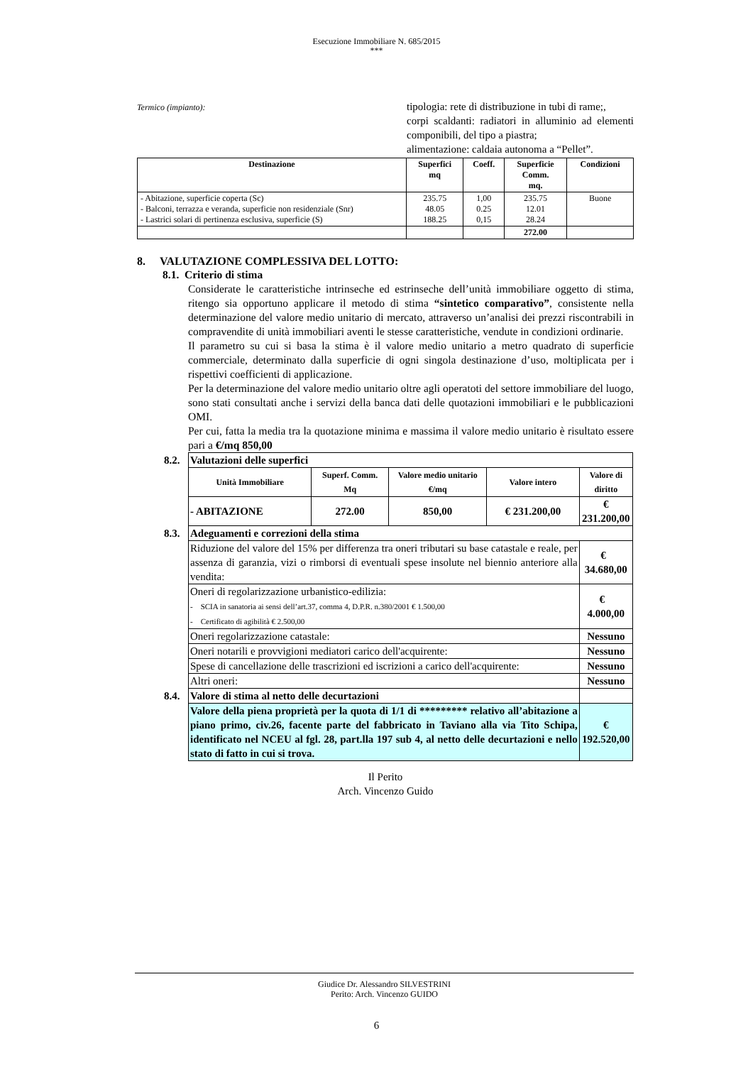Esecuzione Immobiliare N. 685/2015
***
Termico (impianto):
tipologia: rete di distribuzione in tubi di rame;,
corpi scaldanti: radiatori in alluminio ad elementi componibili, del tipo a piastra;
alimentazione: caldaia autonoma a “Pellet”.
| Destinazione | Superfici mq | Coeff. | Superficie Comm. mq. | Condizioni |
| --- | --- | --- | --- | --- |
| - Abitazione, superficie coperta (Sc) - Balconi, terrazza e veranda, superficie non residenziale (Snr) - Lastrici solari di pertinenza esclusiva, superficie (S) | 235.75 48.05 188.25 | 1,00 0.25 0,15 | 235.75 12.01 28.24 | Buone |
| | | | 272.00 | |
8. VALUTAZIONE COMPLESSIVA DEL LOTTO:
8.1. Criterio di stima
Considerate le caratteristiche intrinseche ed estrinseche dell’unità immobiliare oggetto di stima, ritengo sia opportuno applicare il metodo di stima “sintetico comparativo”, consistente nella determinazione del valore medio unitario di mercato, attraverso un’analisi dei prezzi riscontrabili in compravendite di unità immobiliari aventi le stesse caratteristiche, vendute in condizioni ordinarie.
Il parametro su cui si basa la stima è il valore medio unitario a metro quadrato di superficie commerciale, determinato dalla superficie di ogni singola destinazione d’uso, moltiplicata per i rispettivi coefficienti di applicazione.
Per la determinazione del valore medio unitario oltre agli operatoti del settore immobiliare del luogo, sono stati consultati anche i servizi della banca dati delle quotazioni immobiliari e le pubblicazioni OMI.
Per cui, fatta la media tra la quotazione minima e massima il valore medio unitario è risultato essere pari a €/mq 850,00
| 8.2. | Valutazioni delle superfici | | | | |
| | Unità Immobiliare | Superf. Comm. Mq | Valore medio unitario €/mq | Valore intero | Valore di diritto |
| | - ABITAZIONE | 272.00 | 850,00 | € 231.200,00 | € 231.200,00 |
| 8.3. | Adeguamenti e correzioni della stima | | | | |
| | Riduzione del valore del 15% per differenza tra oneri tributari su base catastale e reale, per assenza di garanzia, vizi o rimborsi di eventuali spese insolute nel biennio anteriore alla vendita: | | | | € 34.680,00 |
| | Oneri di regolarizzazione urbanistico-edilizia: - SCIA in sanatoria ai sensi dell’art.37, comma 4, D.P.R. n.380/2001 € 1.500,00 - Certificato di agibilità € 2.500,00 | | | | € 4.000,00 |
| | Oneri regolarizzazione catastale: | | | | Nessuno |
| | Oneri notarili e provvigioni mediatori carico dell'acquirente: | | | | Nessuno |
| | Spese di cancellazione delle trascrizioni ed iscrizioni a carico dell'acquirente: | | | | Nessuno |
| | Altri oneri: | | | | Nessuno |
| 8.4. | Valore di stima al netto delle decurtazioni | | | | |
| | Valore della piena proprietà per la quota di 1/1 di ********* relativo all’abitazione a piano primo, civ.26, facente parte del fabbricato in Taviano alla via Tito Schipa, identificato nel NCEU al fgl. 28, part.lla 197 sub 4, al netto delle decurtazioni e nello stato di fatto in cui si trova. | | | | € 192.520,00 |
Il Perito
Arch. Vincenzo Guido
Giudice Dr. Alessandro SILVESTRINI
Perito: Arch. Vincenzo GUIDO
6